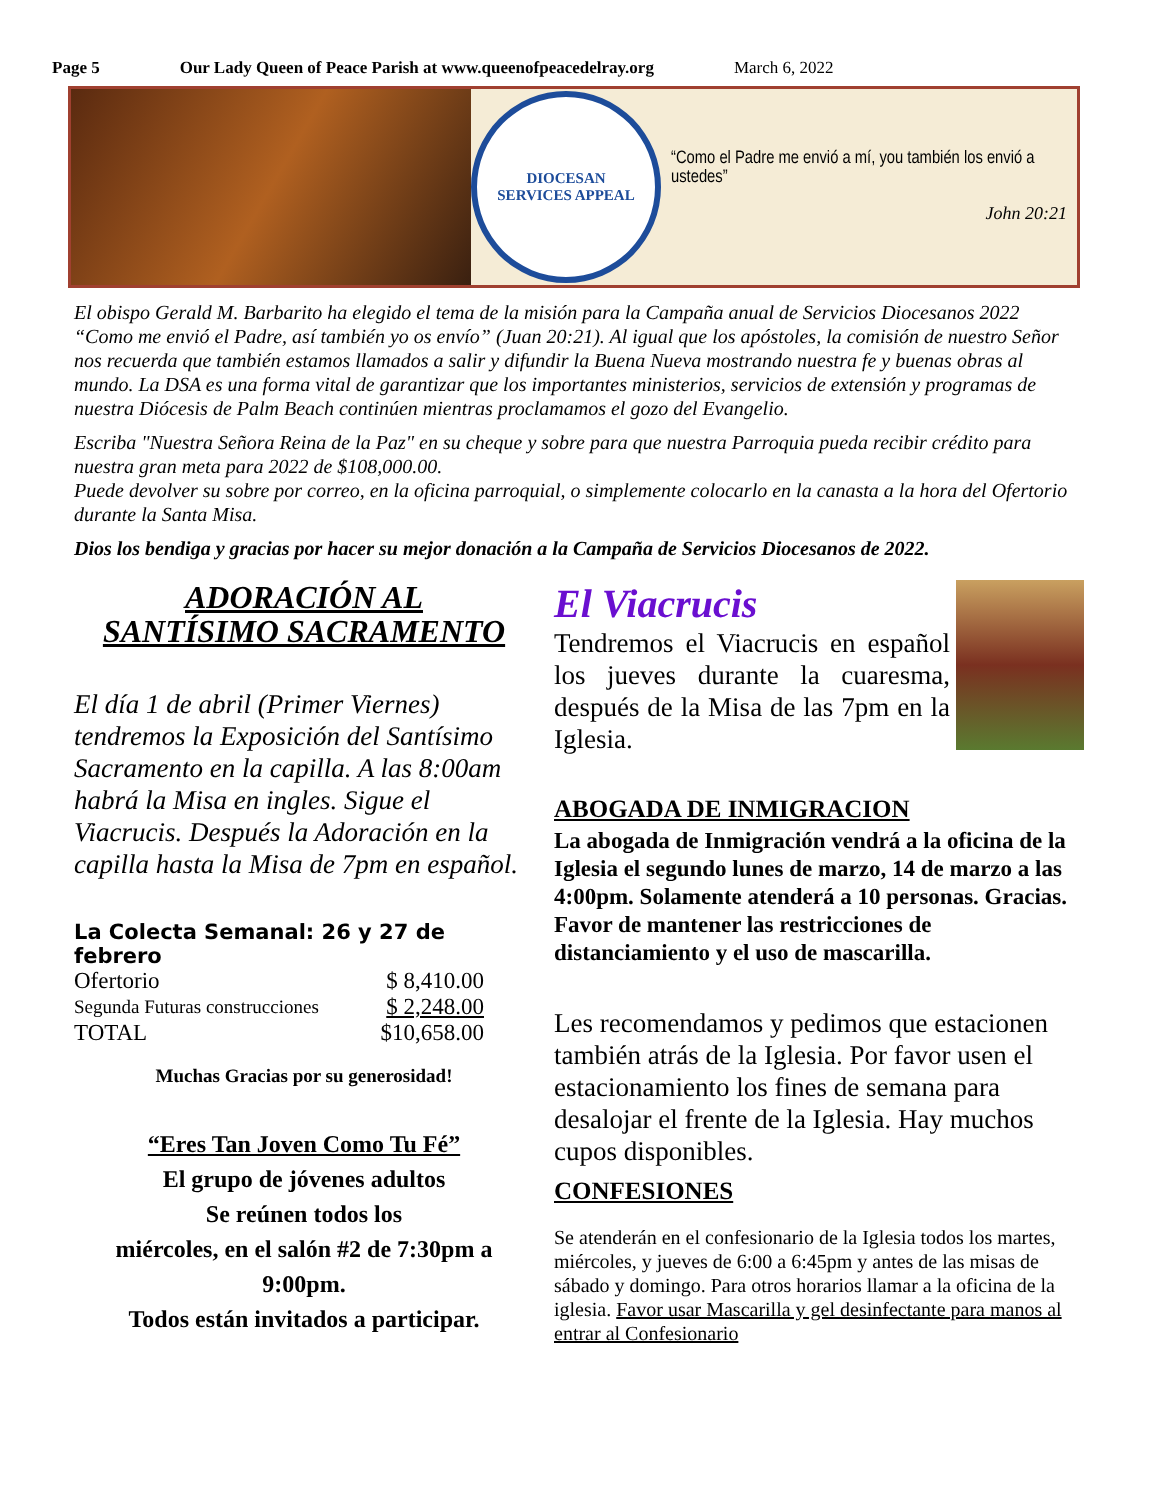Page 5 Our Lady Queen of Peace Parish at www.queenofpeacedelray.org March 6, 2022
DIOCESAN
SERVICES APPEAL
“Como el Padre me envió a mí, you también los envió a ustedes”
John 20:21
El obispo Gerald M. Barbarito ha elegido el tema de la misión para la Campaña anual de Servicios Diocesanos 2022 “Como me envió el Padre, así también yo os envío” (Juan 20:21). Al igual que los apóstoles, la comisión de nuestro Señor nos recuerda que también estamos llamados a salir y difundir la Buena Nueva mostrando nuestra fe y buenas obras al mundo. La DSA es una forma vital de garantizar que los importantes ministerios, servicios de extensión y programas de nuestra Diócesis de Palm Beach continúen mientras proclamamos el gozo del Evangelio.
Escriba "Nuestra Señora Reina de la Paz" en su cheque y sobre para que nuestra Parroquia pueda recibir crédito para nuestra gran meta para 2022 de $108,000.00.
Puede devolver su sobre por correo, en la oficina parroquial, o simplemente colocarlo en la canasta a la hora del Ofertorio durante la Santa Misa.
Dios los bendiga y gracias por hacer su mejor donación a la Campaña de Servicios Diocesanos de 2022.
ADORACIÓN AL
SANTÍSIMO SACRAMENTO
El día 1 de abril (Primer Viernes) tendremos la Exposición del Santísimo Sacramento en la capilla. A las 8:00am habrá la Misa en ingles. Sigue el Viacrucis. Después la Adoración en la capilla hasta la Misa de 7pm en español.
La Colecta Semanal: 26 y 27 de febrero
| Ofertorio | $ 8,410.00 |
| Segunda Futuras construcciones | $ 2,248.00 |
| TOTAL | $10,658.00 |
Muchas Gracias por su generosidad!
“Eres Tan Joven Como Tu Fé”
El grupo de jóvenes adultos
Se reúnen todos los
miércoles, en el salón #2 de 7:30pm a 9:00pm.
Todos están invitados a participar.
El Viacrucis
Tendremos el Viacrucis en español los jueves durante la cuaresma, después de la Misa de las 7pm en la Iglesia.
ABOGADA DE INMIGRACION
La abogada de Inmigración vendrá a la oficina de la Iglesia el segundo lunes de marzo, 14 de marzo a las 4:00pm. Solamente atenderá a 10 personas. Gracias. Favor de mantener las restricciones de distanciamiento y el uso de mascarilla.
Les recomendamos y pedimos que estacionen también atrás de la Iglesia. Por favor usen el estacionamiento los fines de semana para desalojar el frente de la Iglesia. Hay muchos cupos disponibles.
CONFESIONES
Se atenderán en el confesionario de la Iglesia todos los martes, miércoles, y jueves de 6:00 a 6:45pm y antes de las misas de sábado y domingo. Para otros horarios llamar a la oficina de la iglesia. Favor usar Mascarilla y gel desinfectante para manos al entrar al Confesionario